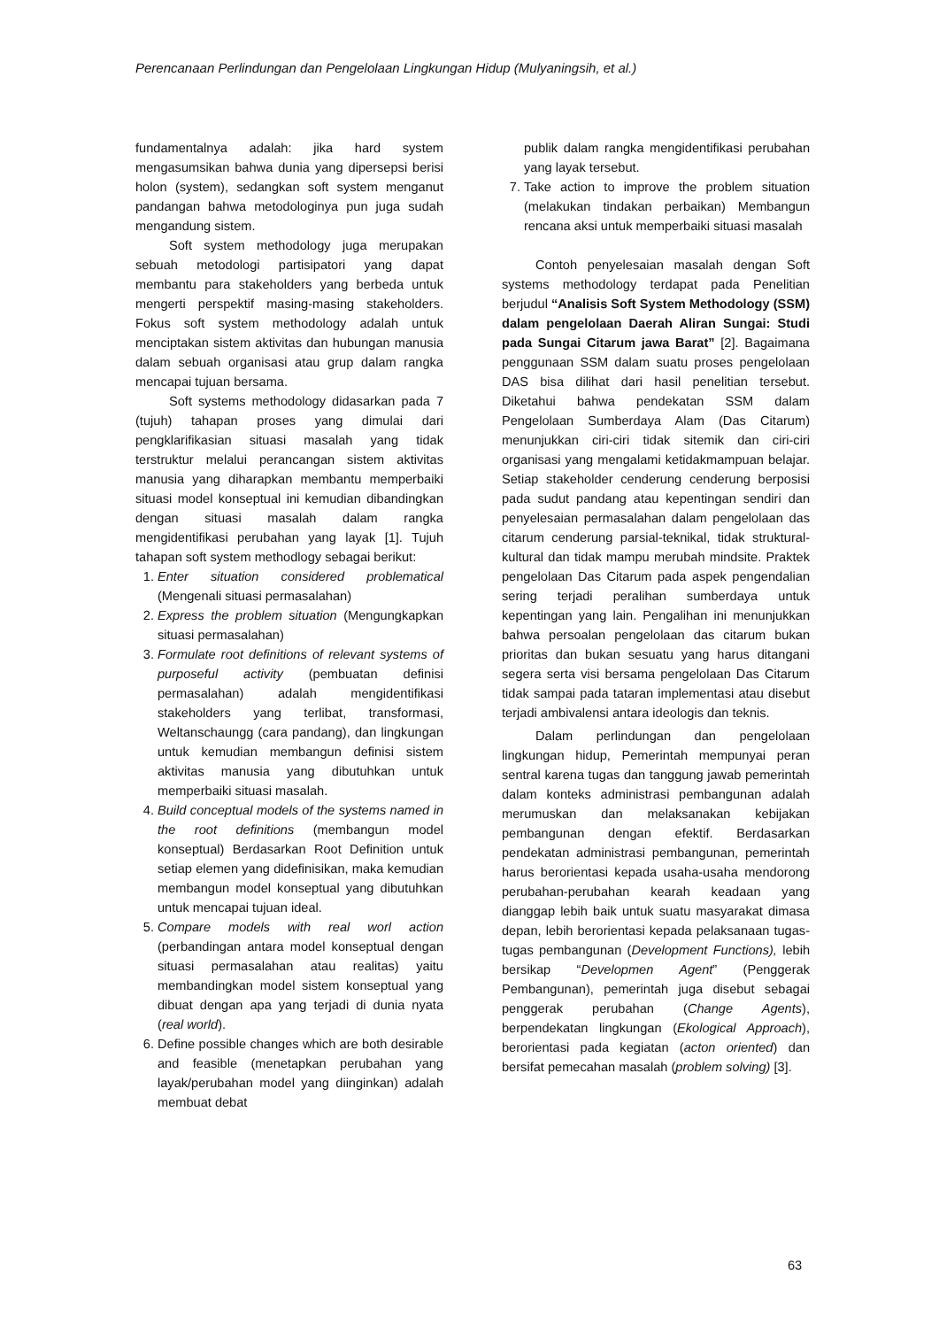Perencanaan Perlindungan dan Pengelolaan Lingkungan Hidup (Mulyaningsih, et al.)
fundamentalnya adalah: jika hard system mengasumsikan bahwa dunia yang dipersepsi berisi holon (system), sedangkan soft system menganut pandangan bahwa metodologinya pun juga sudah mengandung sistem.
Soft system methodology juga merupakan sebuah metodologi partisipatori yang dapat membantu para stakeholders yang berbeda untuk mengerti perspektif masing-masing stakeholders. Fokus soft system methodology adalah untuk menciptakan sistem aktivitas dan hubungan manusia dalam sebuah organisasi atau grup dalam rangka mencapai tujuan bersama.
Soft systems methodology didasarkan pada 7 (tujuh) tahapan proses yang dimulai dari pengklarifikasian situasi masalah yang tidak terstruktur melalui perancangan sistem aktivitas manusia yang diharapkan membantu memperbaiki situasi model konseptual ini kemudian dibandingkan dengan situasi masalah dalam rangka mengidentifikasi perubahan yang layak [1]. Tujuh tahapan soft system methodlogy sebagai berikut:
1. Enter situation considered problematical (Mengenali situasi permasalahan)
2. Express the problem situation (Mengungkapkan situasi permasalahan)
3. Formulate root definitions of relevant systems of purposeful activity (pembuatan definisi permasalahan) adalah mengidentifikasi stakeholders yang terlibat, transformasi, Weltanschaungg (cara pandang), dan lingkungan untuk kemudian membangun definisi sistem aktivitas manusia yang dibutuhkan untuk memperbaiki situasi masalah.
4. Build conceptual models of the systems named in the root definitions (membangun model konseptual) Berdasarkan Root Definition untuk setiap elemen yang didefinisikan, maka kemudian membangun model konseptual yang dibutuhkan untuk mencapai tujuan ideal.
5. Compare models with real worl action (perbandingan antara model konseptual dengan situasi permasalahan atau realitas) yaitu membandingkan model sistem konseptual yang dibuat dengan apa yang terjadi di dunia nyata (real world).
6. Define possible changes which are both desirable and feasible (menetapkan perubahan yang layak/perubahan model yang diinginkan) adalah membuat debat
publik dalam rangka mengidentifikasi perubahan yang layak tersebut.
7. Take action to improve the problem situation (melakukan tindakan perbaikan) Membangun rencana aksi untuk memperbaiki situasi masalah
Contoh penyelesaian masalah dengan Soft systems methodology terdapat pada Penelitian berjudul “Analisis Soft System Methodology (SSM) dalam pengelolaan Daerah Aliran Sungai: Studi pada Sungai Citarum jawa Barat” [2]. Bagaimana penggunaan SSM dalam suatu proses pengelolaan DAS bisa dilihat dari hasil penelitian tersebut. Diketahui bahwa pendekatan SSM dalam Pengelolaan Sumberdaya Alam (Das Citarum) menunjukkan ciri-ciri tidak sitemik dan ciri-ciri organisasi yang mengalami ketidakmampuan belajar. Setiap stakeholder cenderung cenderung berposisi pada sudut pandang atau kepentingan sendiri dan penyelesaian permasalahan dalam pengelolaan das citarum cenderung parsial-teknikal, tidak struktural-kultural dan tidak mampu merubah mindsite. Praktek pengelolaan Das Citarum pada aspek pengendalian sering terjadi peralihan sumberdaya untuk kepentingan yang lain. Pengalihan ini menunjukkan bahwa persoalan pengelolaan das citarum bukan prioritas dan bukan sesuatu yang harus ditangani segera serta visi bersama pengelolaan Das Citarum tidak sampai pada tataran implementasi atau disebut terjadi ambivalensi antara ideologis dan teknis.
Dalam perlindungan dan pengelolaan lingkungan hidup, Pemerintah mempunyai peran sentral karena tugas dan tanggung jawab pemerintah dalam konteks administrasi pembangunan adalah merumuskan dan melaksanakan kebijakan pembangunan dengan efektif. Berdasarkan pendekatan administrasi pembangunan, pemerintah harus berorientasi kepada usaha-usaha mendorong perubahan-perubahan kearah keadaan yang dianggap lebih baik untuk suatu masyarakat dimasa depan, lebih berorientasi kepada pelaksanaan tugas-tugas pembangunan (Development Functions), lebih bersikap “Developmen Agent” (Penggerak Pembangunan), pemerintah juga disebut sebagai penggerak perubahan (Change Agents), berpendekatan lingkungan (Ekological Approach), berorientasi pada kegiatan (acton oriented) dan bersifat pemecahan masalah (problem solving) [3].
63